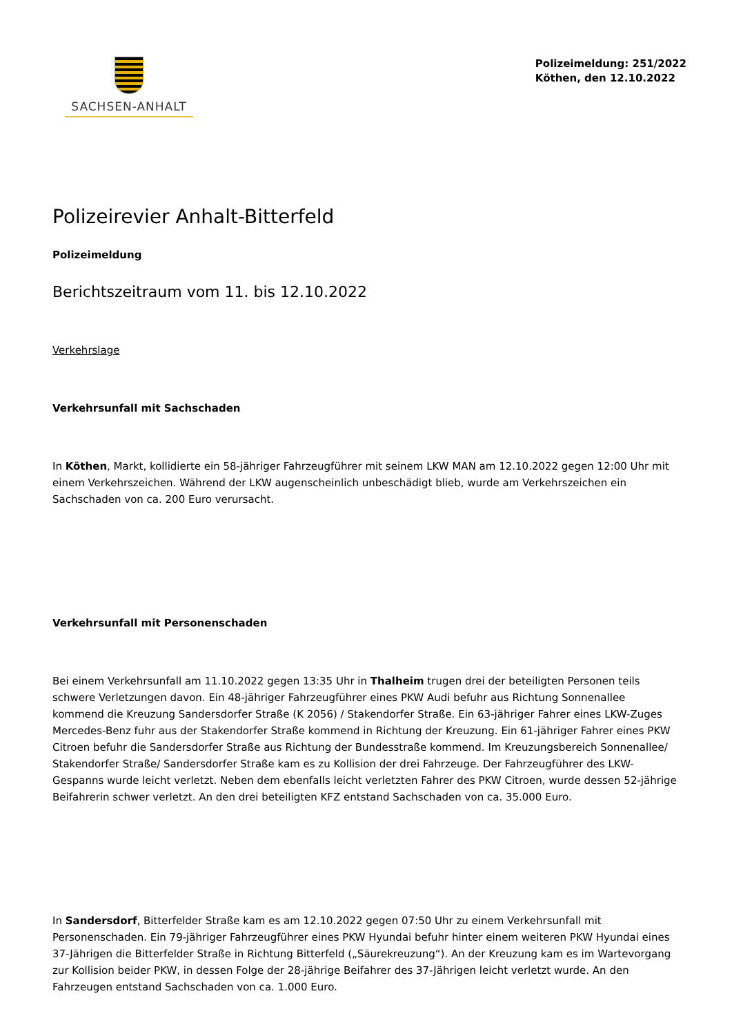SACHSEN-ANHALT
Polizeimeldung: 251/2022
Köthen, den 12.10.2022
Polizeirevier Anhalt-Bitterfeld
Polizeimeldung
Berichtszeitraum vom 11. bis 12.10.2022
Verkehrslage
Verkehrsunfall mit Sachschaden
In Köthen, Markt, kollidierte ein 58-jähriger Fahrzeugführer mit seinem LKW MAN am 12.10.2022 gegen 12:00 Uhr mit einem Verkehrszeichen. Während der LKW augenscheinlich unbeschädigt blieb, wurde am Verkehrszeichen ein Sachschaden von ca. 200 Euro verursacht.
Verkehrsunfall mit Personenschaden
Bei einem Verkehrsunfall am 11.10.2022 gegen 13:35 Uhr in Thalheim trugen drei der beteiligten Personen teils schwere Verletzungen davon. Ein 48-jähriger Fahrzeugführer eines PKW Audi befuhr aus Richtung Sonnenallee kommend die Kreuzung Sandersdorfer Straße (K 2056) / Stakendorfer Straße. Ein 63-jähriger Fahrer eines LKW-Zuges Mercedes-Benz fuhr aus der Stakendorfer Straße kommend in Richtung der Kreuzung. Ein 61-jähriger Fahrer eines PKW Citroen befuhr die Sandersdorfer Straße aus Richtung der Bundesstraße kommend. Im Kreuzungsbereich Sonnenallee/ Stakendorfer Straße/ Sandersdorfer Straße kam es zu Kollision der drei Fahrzeuge. Der Fahrzeugführer des LKW-Gespanns wurde leicht verletzt. Neben dem ebenfalls leicht verletzten Fahrer des PKW Citroen, wurde dessen 52-jährige Beifahrerin schwer verletzt. An den drei beteiligten KFZ entstand Sachschaden von ca. 35.000 Euro.
In Sandersdorf, Bitterfelder Straße kam es am 12.10.2022 gegen 07:50 Uhr zu einem Verkehrsunfall mit Personenschaden. Ein 79-jähriger Fahrzeugführer eines PKW Hyundai befuhr hinter einem weiteren PKW Hyundai eines 37-Jährigen die Bitterfelder Straße in Richtung Bitterfeld („Säurekreuzung“). An der Kreuzung kam es im Wartevorgang zur Kollision beider PKW, in dessen Folge der 28-jährige Beifahrer des 37-Jährigen leicht verletzt wurde. An den Fahrzeugen entstand Sachschaden von ca. 1.000 Euro.